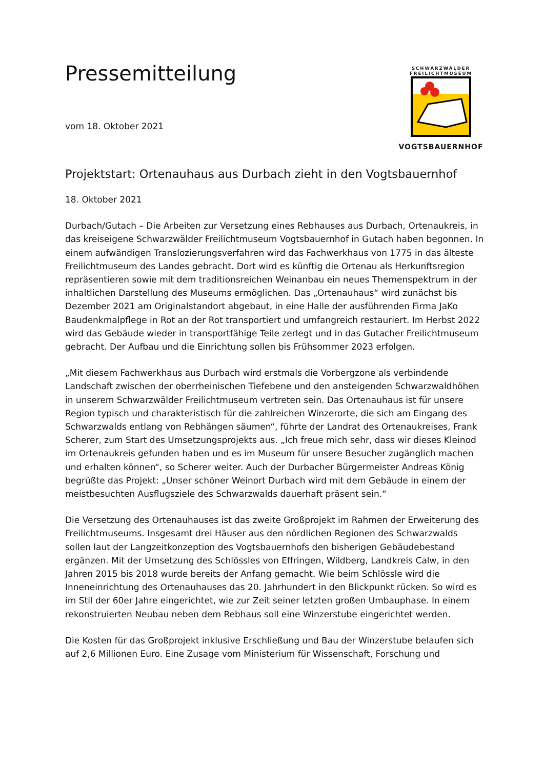SCHWARZWÄLDER
FREILICHTMUSEUM
VOGTSBAUERNHOF
Pressemitteilung
vom 18. Oktober 2021
Projektstart: Ortenauhaus aus Durbach zieht in den Vogtsbauernhof
18. Oktober 2021
Durbach/Gutach – Die Arbeiten zur Versetzung eines Rebhauses aus Durbach, Ortenaukreis, in das kreiseigene Schwarzwälder Freilichtmuseum Vogtsbauernhof in Gutach haben begonnen. In einem aufwändigen Translozierungsverfahren wird das Fachwerkhaus von 1775 in das älteste Freilichtmuseum des Landes gebracht. Dort wird es künftig die Ortenau als Herkunftsregion repräsentieren sowie mit dem traditionsreichen Weinanbau ein neues Themenspektrum in der inhaltlichen Darstellung des Museums ermöglichen. Das „Ortenauhaus“ wird zunächst bis Dezember 2021 am Originalstandort abgebaut, in eine Halle der ausführenden Firma JaKo Baudenkmalpflege in Rot an der Rot transportiert und umfangreich restauriert. Im Herbst 2022 wird das Gebäude wieder in transportfähige Teile zerlegt und in das Gutacher Freilichtmuseum gebracht. Der Aufbau und die Einrichtung sollen bis Frühsommer 2023 erfolgen.
„Mit diesem Fachwerkhaus aus Durbach wird erstmals die Vorbergzone als verbindende Landschaft zwischen der oberrheinischen Tiefebene und den ansteigenden Schwarzwaldhöhen in unserem Schwarzwälder Freilichtmuseum vertreten sein. Das Ortenauhaus ist für unsere Region typisch und charakteristisch für die zahlreichen Winzerorte, die sich am Eingang des Schwarzwalds entlang von Rebhängen säumen“, führte der Landrat des Ortenaukreises, Frank Scherer, zum Start des Umsetzungsprojekts aus. „Ich freue mich sehr, dass wir dieses Kleinod im Ortenaukreis gefunden haben und es im Museum für unsere Besucher zugänglich machen und erhalten können“, so Scherer weiter. Auch der Durbacher Bürgermeister Andreas König begrüßte das Projekt: „Unser schöner Weinort Durbach wird mit dem Gebäude in einem der meistbesuchten Ausflugsziele des Schwarzwalds dauerhaft präsent sein.“
Die Versetzung des Ortenauhauses ist das zweite Großprojekt im Rahmen der Erweiterung des Freilichtmuseums. Insgesamt drei Häuser aus den nördlichen Regionen des Schwarzwalds sollen laut der Langzeitkonzeption des Vogtsbauernhofs den bisherigen Gebäudebestand ergänzen. Mit der Umsetzung des Schlössles von Effringen, Wildberg, Landkreis Calw, in den Jahren 2015 bis 2018 wurde bereits der Anfang gemacht. Wie beim Schlössle wird die Inneneinrichtung des Ortenauhauses das 20. Jahrhundert in den Blickpunkt rücken. So wird es im Stil der 60er Jahre eingerichtet, wie zur Zeit seiner letzten großen Umbauphase. In einem rekonstruierten Neubau neben dem Rebhaus soll eine Winzerstube eingerichtet werden.
Die Kosten für das Großprojekt inklusive Erschließung und Bau der Winzerstube belaufen sich auf 2,6 Millionen Euro. Eine Zusage vom Ministerium für Wissenschaft, Forschung und